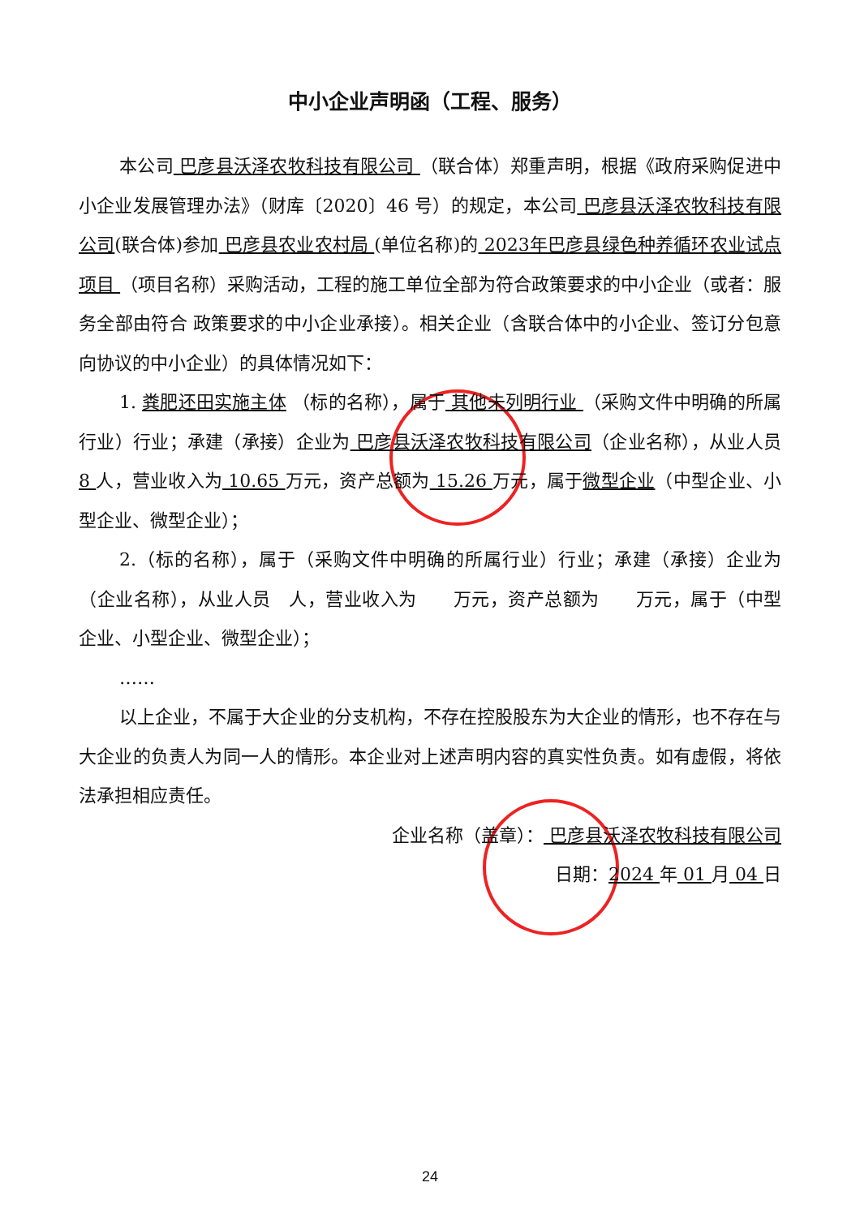中小企业声明函（工程、服务）
本公司 巴彦县沃泽农牧科技有限公司 （联合体）郑重声明，根据《政府采购促进中小企业发展管理办法》（财库〔2020〕46 号）的规定，本公司 巴彦县沃泽农牧科技有限公司(联合体)参加 巴彦县农业农村局 (单位名称)的 2023年巴彦县绿色种养循环农业试点项目 （项目名称）采购活动，工程的施工单位全部为符合政策要求的中小企业（或者：服务全部由符合 政策要求的中小企业承接）。相关企业（含联合体中的小企业、签订分包意向协议的中小企业）的具体情况如下：
1. 粪肥还田实施主体 （标的名称），属于 其他未列明行业 （采购文件中明确的所属行业）行业；承建（承接）企业为 巴彦县沃泽农牧科技有限公司（企业名称），从业人员 8 人，营业收入为 10.65 万元，资产总额为 15.26 万元，属于微型企业（中型企业、小型企业、微型企业）；
2.（标的名称），属于（采购文件中明确的所属行业）行业；承建（承接）企业为（企业名称），从业人员　人，营业收入为　　万元，资产总额为　　万元，属于（中型企业、小型企业、微型企业）；
……
以上企业，不属于大企业的分支机构，不存在控股股东为大企业的情形，也不存在与大企业的负责人为同一人的情形。本企业对上述声明内容的真实性负责。如有虚假，将依法承担相应责任。
企业名称（盖章）： 巴彦县沃泽农牧科技有限公司
日期：2024 年 01 月 04 日
24